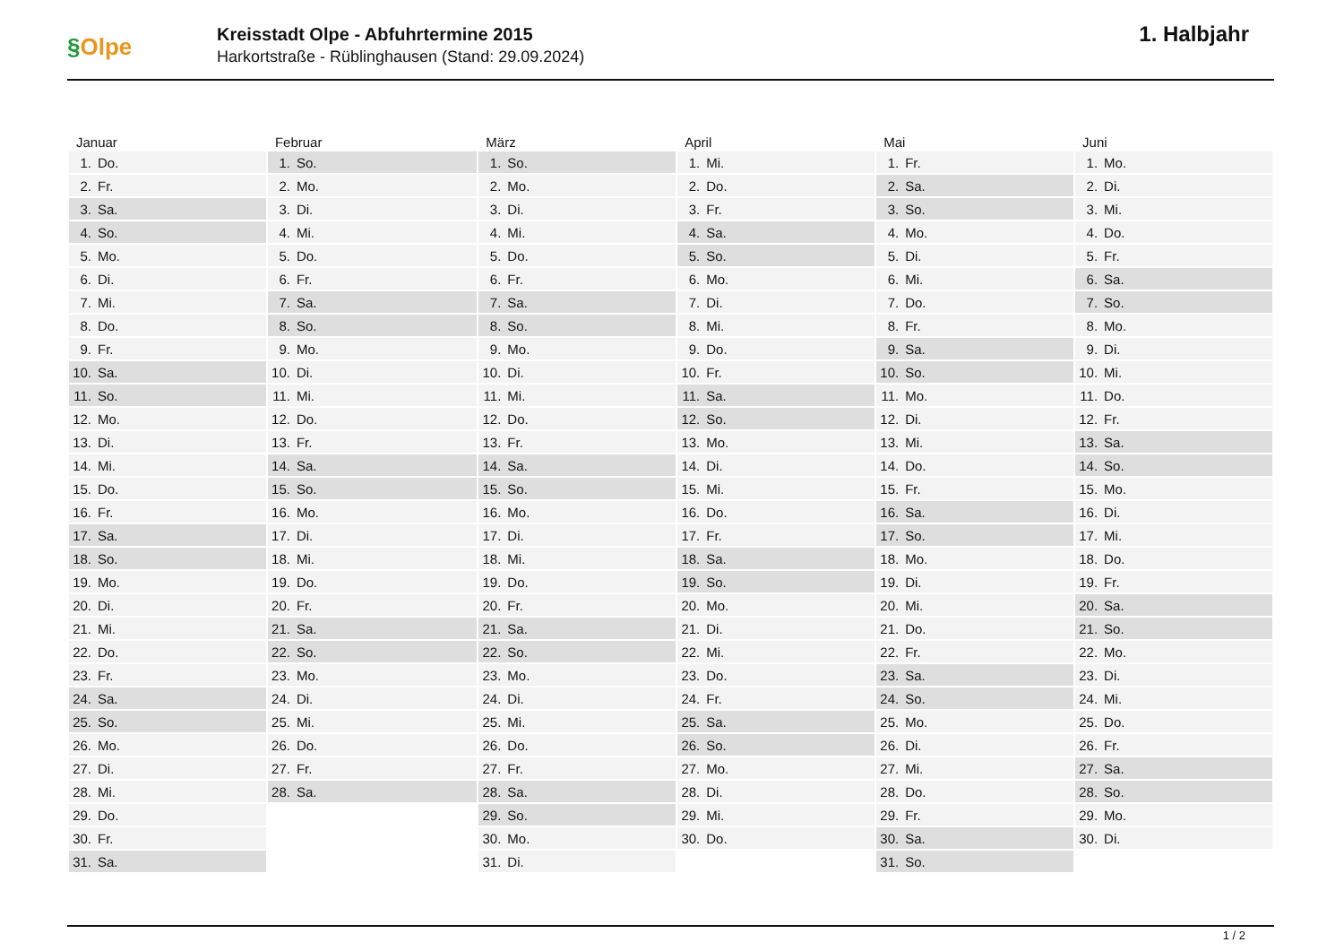§Olpe
Kreisstadt Olpe - Abfuhrtermine 2015
Harkortstraße - Rüblinghausen (Stand: 29.09.2024)
1. Halbjahr
| Januar | Februar | März | April | Mai | Juni |
| --- | --- | --- | --- | --- | --- |
| 1. Do. | 1. So. | 1. So. | 1. Mi. | 1. Fr. | 1. Mo. |
| 2. Fr. | 2. Mo. | 2. Mo. | 2. Do. | 2. Sa. | 2. Di. |
| 3. Sa. | 3. Di. | 3. Di. | 3. Fr. | 3. So. | 3. Mi. |
| 4. So. | 4. Mi. | 4. Mi. | 4. Sa. | 4. Mo. | 4. Do. |
| 5. Mo. | 5. Do. | 5. Do. | 5. So. | 5. Di. | 5. Fr. |
| 6. Di. | 6. Fr. | 6. Fr. | 6. Mo. | 6. Mi. | 6. Sa. |
| 7. Mi. | 7. Sa. | 7. Sa. | 7. Di. | 7. Do. | 7. So. |
| 8. Do. | 8. So. | 8. So. | 8. Mi. | 8. Fr. | 8. Mo. |
| 9. Fr. | 9. Mo. | 9. Mo. | 9. Do. | 9. Sa. | 9. Di. |
| 10. Sa. | 10. Di. | 10. Di. | 10. Fr. | 10. So. | 10. Mi. |
| 11. So. | 11. Mi. | 11. Mi. | 11. Sa. | 11. Mo. | 11. Do. |
| 12. Mo. | 12. Do. | 12. Do. | 12. So. | 12. Di. | 12. Fr. |
| 13. Di. | 13. Fr. | 13. Fr. | 13. Mo. | 13. Mi. | 13. Sa. |
| 14. Mi. | 14. Sa. | 14. Sa. | 14. Di. | 14. Do. | 14. So. |
| 15. Do. | 15. So. | 15. So. | 15. Mi. | 15. Fr. | 15. Mo. |
| 16. Fr. | 16. Mo. | 16. Mo. | 16. Do. | 16. Sa. | 16. Di. |
| 17. Sa. | 17. Di. | 17. Di. | 17. Fr. | 17. So. | 17. Mi. |
| 18. So. | 18. Mi. | 18. Mi. | 18. Sa. | 18. Mo. | 18. Do. |
| 19. Mo. | 19. Do. | 19. Do. | 19. So. | 19. Di. | 19. Fr. |
| 20. Di. | 20. Fr. | 20. Fr. | 20. Mo. | 20. Mi. | 20. Sa. |
| 21. Mi. | 21. Sa. | 21. Sa. | 21. Di. | 21. Do. | 21. So. |
| 22. Do. | 22. So. | 22. So. | 22. Mi. | 22. Fr. | 22. Mo. |
| 23. Fr. | 23. Mo. | 23. Mo. | 23. Do. | 23. Sa. | 23. Di. |
| 24. Sa. | 24. Di. | 24. Di. | 24. Fr. | 24. So. | 24. Mi. |
| 25. So. | 25. Mi. | 25. Mi. | 25. Sa. | 25. Mo. | 25. Do. |
| 26. Mo. | 26. Do. | 26. Do. | 26. So. | 26. Di. | 26. Fr. |
| 27. Di. | 27. Fr. | 27. Fr. | 27. Mo. | 27. Mi. | 27. Sa. |
| 28. Mi. | 28. Sa. | 28. Sa. | 28. Di. | 28. Do. | 28. So. |
| 29. Do. | | 29. So. | 29. Mi. | 29. Fr. | 29. Mo. |
| 30. Fr. | | 30. Mo. | 30. Do. | 30. Sa. | 30. Di. |
| 31. Sa. | | 31. Di. | | 31. So. | |
1 / 2